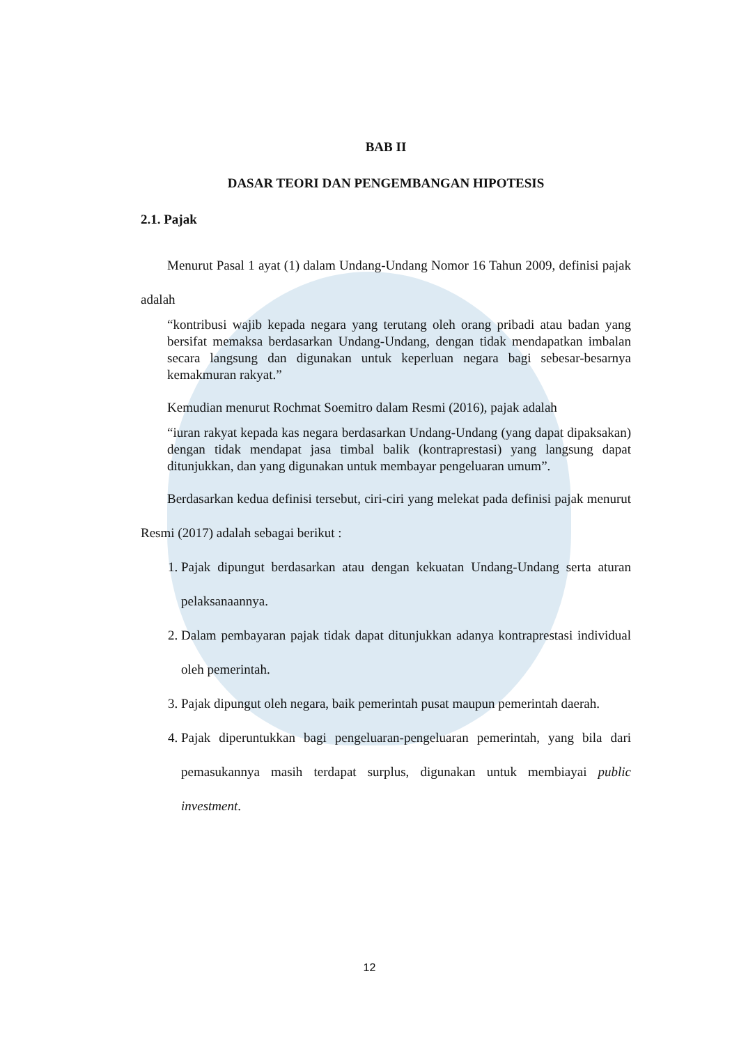BAB II
DASAR TEORI DAN PENGEMBANGAN HIPOTESIS
2.1. Pajak
Menurut Pasal 1 ayat (1) dalam Undang-Undang Nomor 16 Tahun 2009, definisi pajak adalah
“kontribusi wajib kepada negara yang terutang oleh orang pribadi atau badan yang bersifat memaksa berdasarkan Undang-Undang, dengan tidak mendapatkan imbalan secara langsung dan digunakan untuk keperluan negara bagi sebesar-besarnya kemakmuran rakyat.”
Kemudian menurut Rochmat Soemitro dalam Resmi (2016), pajak adalah
“iuran rakyat kepada kas negara berdasarkan Undang-Undang (yang dapat dipaksakan) dengan tidak mendapat jasa timbal balik (kontraprestasi) yang langsung dapat ditunjukkan, dan yang digunakan untuk membayar pengeluaran umum”.
Berdasarkan kedua definisi tersebut, ciri-ciri yang melekat pada definisi pajak menurut Resmi (2017) adalah sebagai berikut :
1. Pajak dipungut berdasarkan atau dengan kekuatan Undang-Undang serta aturan pelaksanaannya.
2. Dalam pembayaran pajak tidak dapat ditunjukkan adanya kontraprestasi individual oleh pemerintah.
3. Pajak dipungut oleh negara, baik pemerintah pusat maupun pemerintah daerah.
4. Pajak diperuntukkan bagi pengeluaran-pengeluaran pemerintah, yang bila dari pemasukannya masih terdapat surplus, digunakan untuk membiayai public investment.
12